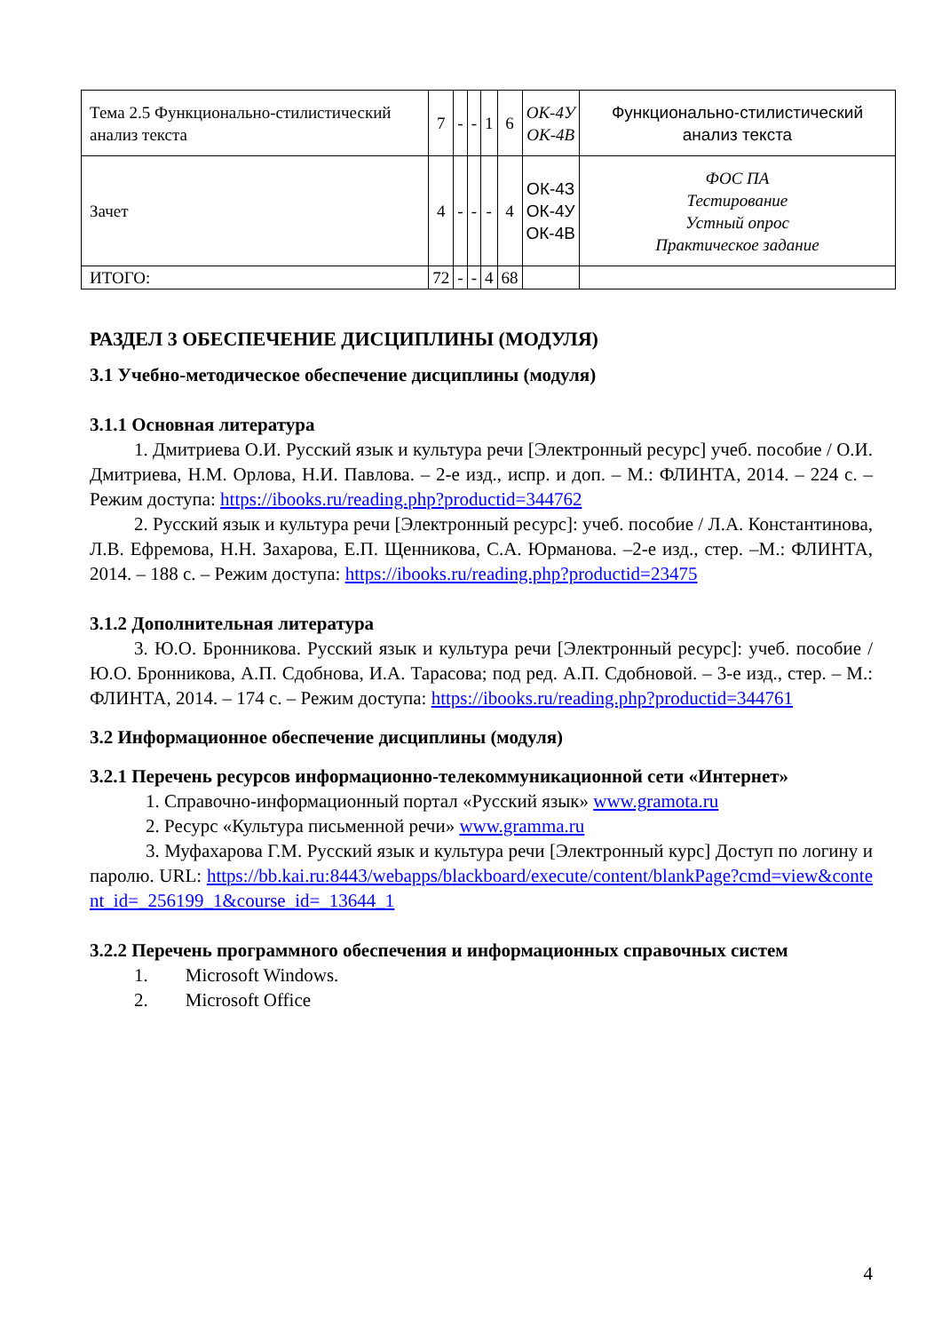| Тема 2.5 Функционально-стилистический анализ текста | 7 | - | - | 1 | 6 | ОК-4У ОК-4В | Функционально-стилистический анализ текста |
| Зачет | 4 | - | - | - | 4 | ОК-4З ОК-4У ОК-4В | ФОС ПА Тестирование Устный опрос Практическое задание |
| ИТОГО: | 72 | - | - | 4 | 68 | | |
РАЗДЕЛ 3 ОБЕСПЕЧЕНИЕ ДИСЦИПЛИНЫ (МОДУЛЯ)
3.1 Учебно-методическое обеспечение дисциплины (модуля)
3.1.1 Основная литература
1. Дмитриева О.И. Русский язык и культура речи [Электронный ресурс] учеб. пособие / О.И. Дмитриева, Н.М. Орлова, Н.И. Павлова. – 2-е изд., испр. и доп. – М.: ФЛИНТА, 2014. – 224 с. – Режим доступа: https://ibooks.ru/reading.php?productid=344762
2. Русский язык и культура речи [Электронный ресурс]: учеб. пособие / Л.А. Константинова, Л.В. Ефремова, Н.Н. Захарова, Е.П. Щенникова, С.А. Юрманова. –2-е изд., стер. –М.: ФЛИНТА, 2014. – 188 с. – Режим доступа: https://ibooks.ru/reading.php?productid=23475
3.1.2 Дополнительная литература
3. Ю.О. Бронникова. Русский язык и культура речи [Электронный ресурс]: учеб. пособие / Ю.О. Бронникова, А.П. Сдобнова, И.А. Тарасова; под ред. А.П. Сдобновой. – 3-е изд., стер. – М.: ФЛИНТА, 2014. – 174 с. – Режим доступа: https://ibooks.ru/reading.php?productid=344761
3.2 Информационное обеспечение дисциплины (модуля)
3.2.1 Перечень ресурсов информационно-телекоммуникационной сети «Интернет»
1. Справочно-информационный портал «Русский язык» www.gramota.ru
2. Ресурс «Культура письменной речи» www.gramma.ru
3. Муфахарова Г.М. Русский язык и культура речи [Электронный курс] Доступ по логину и паролю. URL: https://bb.kai.ru:8443/webapps/blackboard/execute/content/blankPage?cmd=view&content_id=_256199_1&course_id=_13644_1
3.2.2 Перечень программного обеспечения и информационных справочных систем
1. Microsoft Windows.
2. Microsoft Office
4